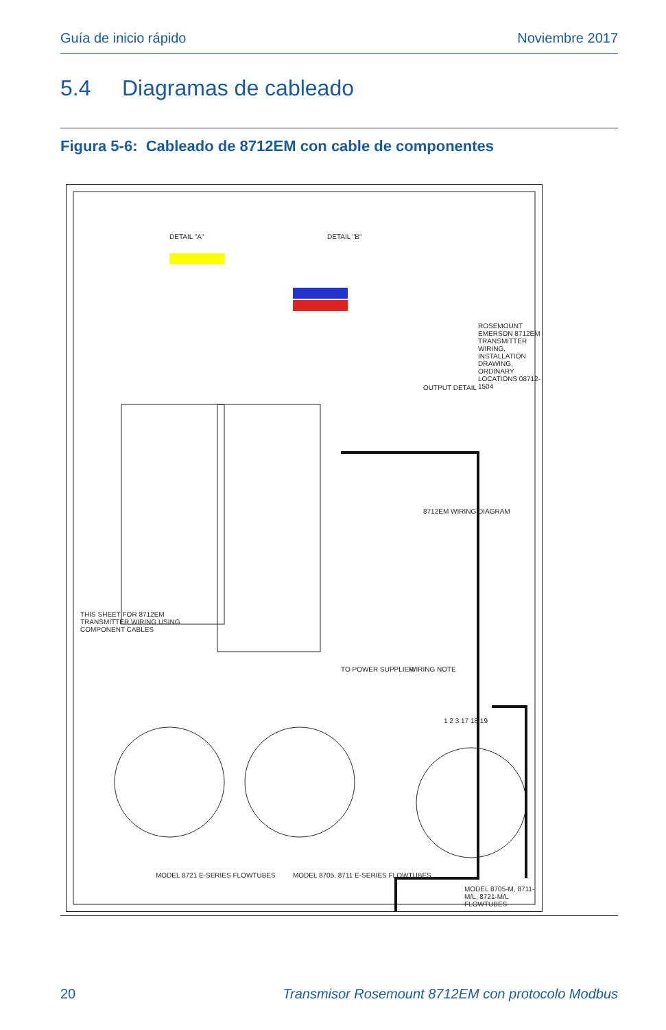Guía de inicio rápido Noviembre 2017
5.4 Diagramas de cableado
Figura 5-6: Cableado de 8712EM con cable de componentes
THIS SHEET FOR 8712EM TRANSMITTER WIRING USING COMPONENT CABLES
OUTPUT DETAIL
8712EM WIRING DIAGRAM
WIRING NOTE
1 2 3 17 18 19
DETAIL "A" DETAIL "B"
ROSEMOUNT EMERSON 8712EM TRANSMITTER WIRING, INSTALLATION DRAWING, ORDINARY LOCATIONS 08712-1504
MODEL 8721 E-SERIES FLOWTUBES
MODEL 8705, 8711 E-SERIES FLOWTUBES
MODEL 8705-M, 8711-M/L, 8721-M/L FLOWTUBES
TO POWER SUPPLIER
20 Transmisor Rosemount 8712EM con protocolo Modbus